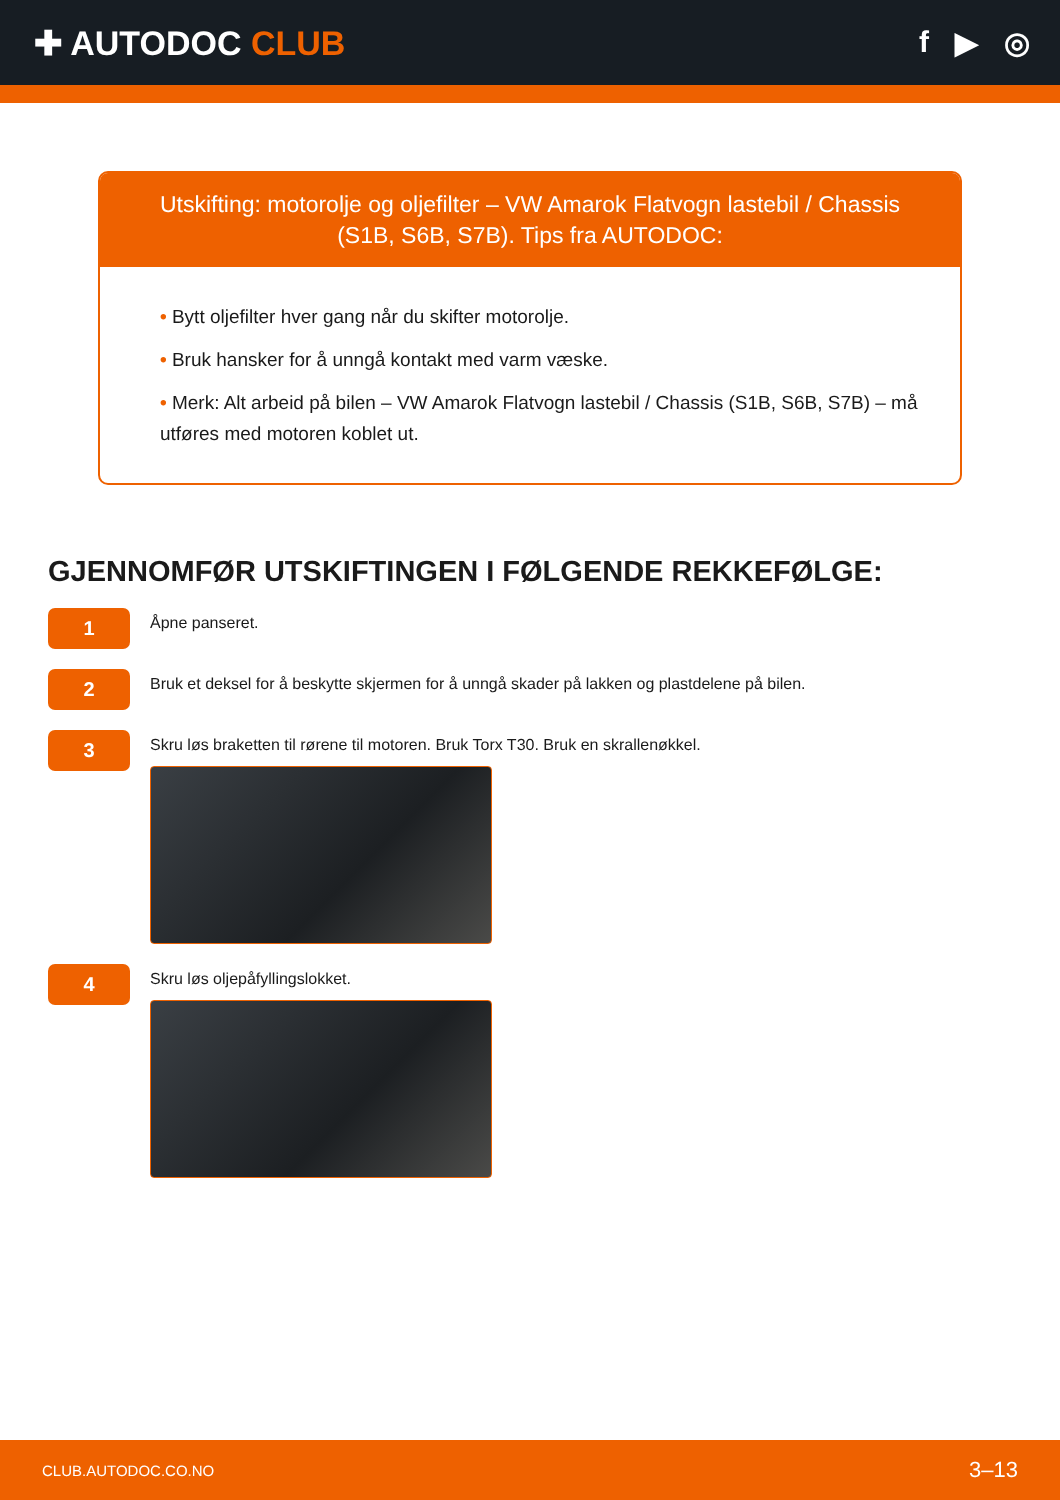✚ AUTODOC CLUB f ▶ ◎
Utskifting: motorolje og oljefilter – VW Amarok Flatvogn lastebil / Chassis (S1B, S6B, S7B). Tips fra AUTODOC:
• Bytt oljefilter hver gang når du skifter motorolje.
• Bruk hansker for å unngå kontakt med varm væske.
• Merk: Alt arbeid på bilen – VW Amarok Flatvogn lastebil / Chassis (S1B, S6B, S7B) – må utføres med motoren koblet ut.
GJENNOMFØR UTSKIFTINGEN I FØLGENDE REKKEFØLGE:
1
Åpne panseret.
2
Bruk et deksel for å beskytte skjermen for å unngå skader på lakken og plastdelene på bilen.
3
Skru løs braketten til rørene til motoren. Bruk Torx T30. Bruk en skrallenøkkel.
4
Skru løs oljepåfyllingslokket.
CLUB.AUTODOC.CO.NO 3–13